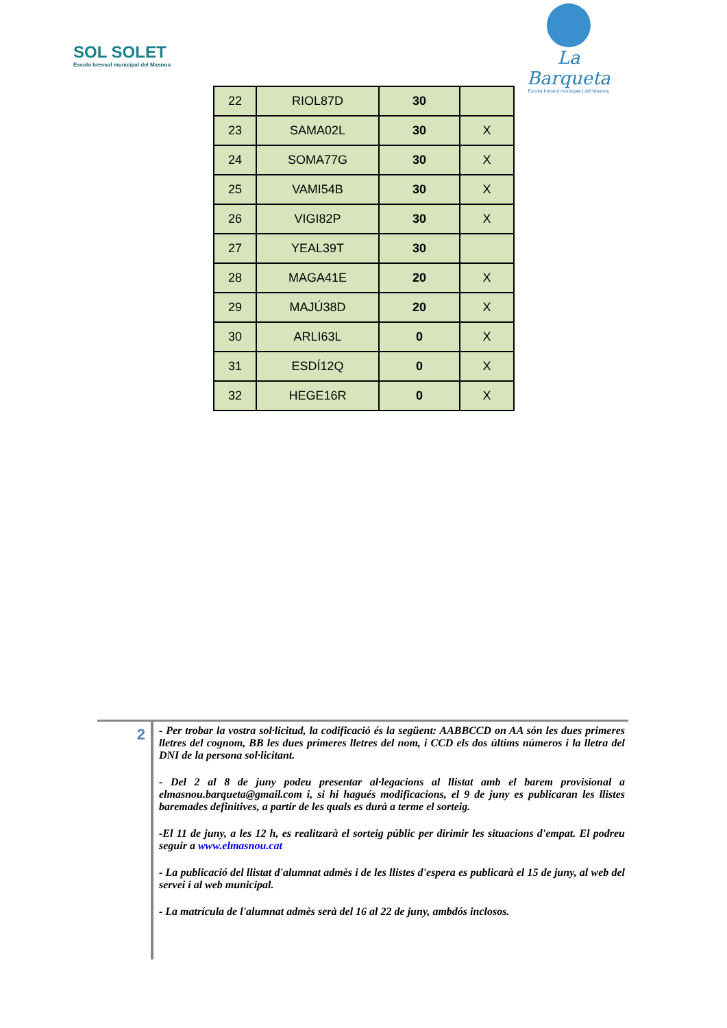SOL SOLET
Escola bressol municipal del Masnou
La Barqueta
Escola bressol municipal | del Masnou
| 22 | RIOL87D | 30 | |
| 23 | SAMA02L | 30 | X |
| 24 | SOMA77G | 30 | X |
| 25 | VAMI54B | 30 | X |
| 26 | VIGI82P | 30 | X |
| 27 | YEAL39T | 30 | |
| 28 | MAGA41E | 20 | X |
| 29 | MAJÚ38D | 20 | X |
| 30 | ARLI63L | 0 | X |
| 31 | ESDÍ12Q | 0 | X |
| 32 | HEGE16R | 0 | X |
2
- Per trobar la vostra sol·licitud, la codificació és la següent: AABBCCD on AA són les dues primeres lletres del cognom, BB les dues primeres lletres del nom, i CCD els dos últims números i la lletra del DNI de la persona sol·licitant.
- Del 2 al 8 de juny podeu presentar al·legacions al llistat amb el barem provisional a elmasnou.barqueta@gmail.com i, si hi hagués modificacions, el 9 de juny es publicaran les llistes baremades definitives, a partir de les quals es durà a terme el sorteig.
-El 11 de juny, a les 12 h, es realitzarà el sorteig públic per dirimir les situacions d'empat. El podreu seguir a www.elmasnou.cat
- La publicació del llistat d'alumnat admès i de les llistes d'espera es publicarà el 15 de juny, al web del servei i al web municipal.
- La matrícula de l'alumnat admès serà del 16 al 22 de juny, ambdós inclosos.